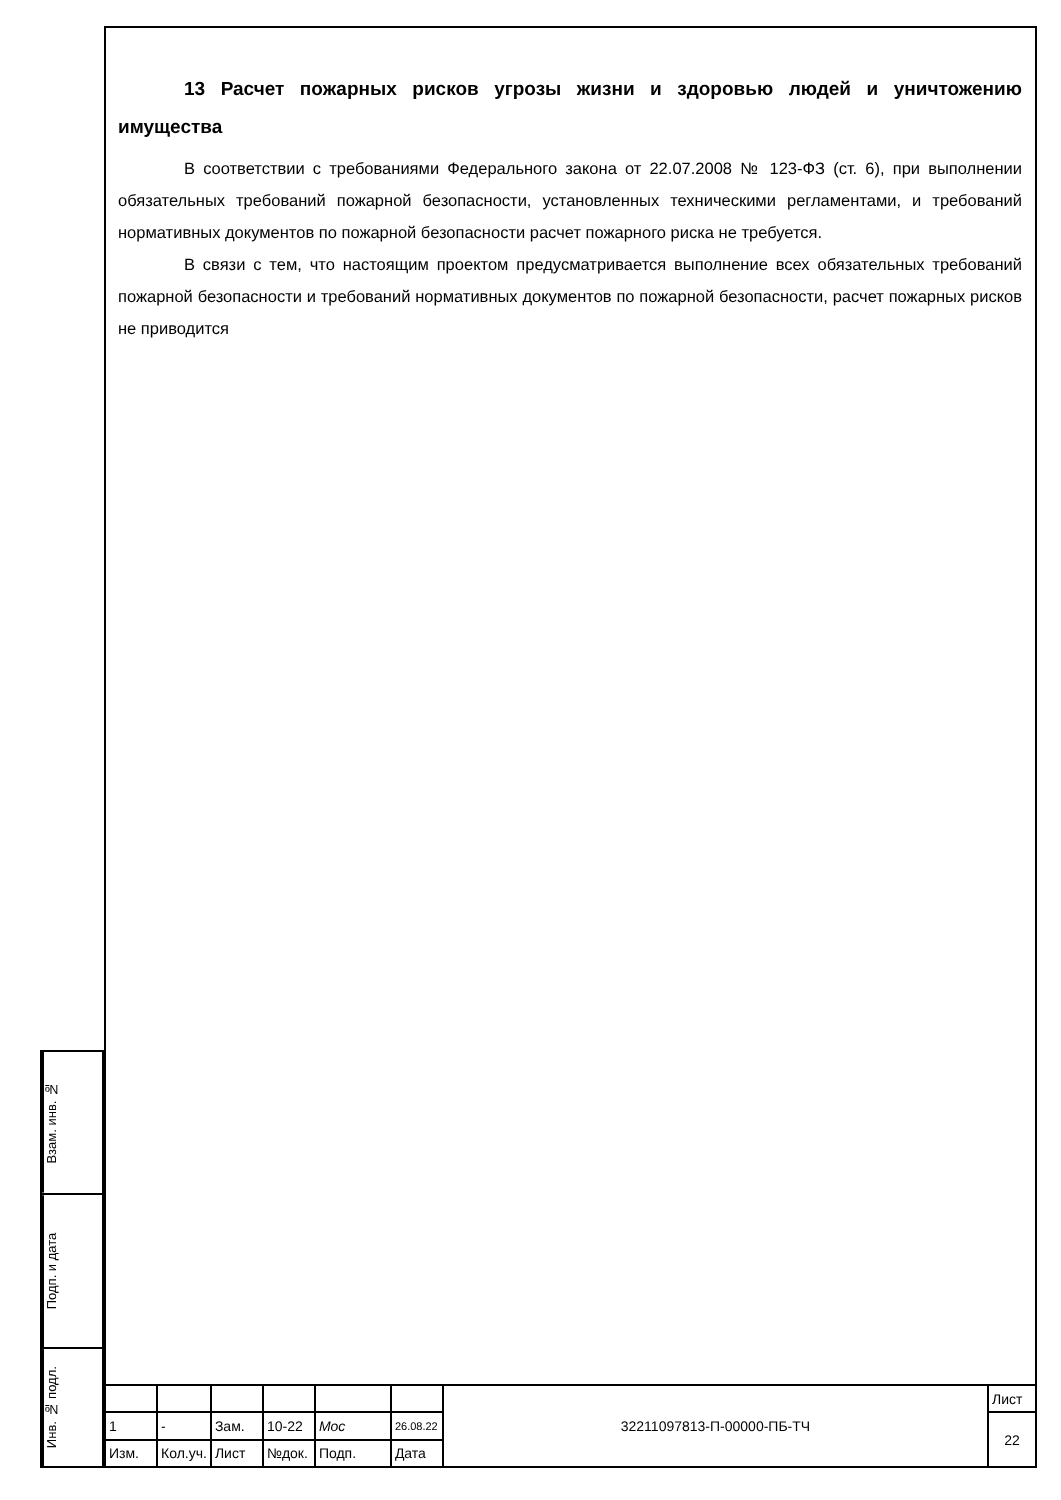13 Расчет пожарных рисков угрозы жизни и здоровью людей и уничтожению имущества
В соответствии с требованиями Федерального закона от 22.07.2008 № 123-ФЗ (ст. 6), при выполнении обязательных требований пожарной безопасности, установленных техническими регламентами, и требований нормативных документов по пожарной безопасности расчет пожарного риска не требуется.
В связи с тем, что настоящим проектом предусматривается выполнение всех обязательных требований пожарной безопасности и требований нормативных документов по пожарной безопасности, расчет пожарных рисков не приводится
Взам. инв. №
Подп. и дата
Инв. № подл.
| | | | | | | 32211097813-П-00000-ПБ-ТЧ | Лист |
| 1 | - | Зам. | 10-22 | Мос | 26.08.22 | | 22 |
| Изм. | Кол.уч. | Лист | №док. | Подп. | Дата | | |